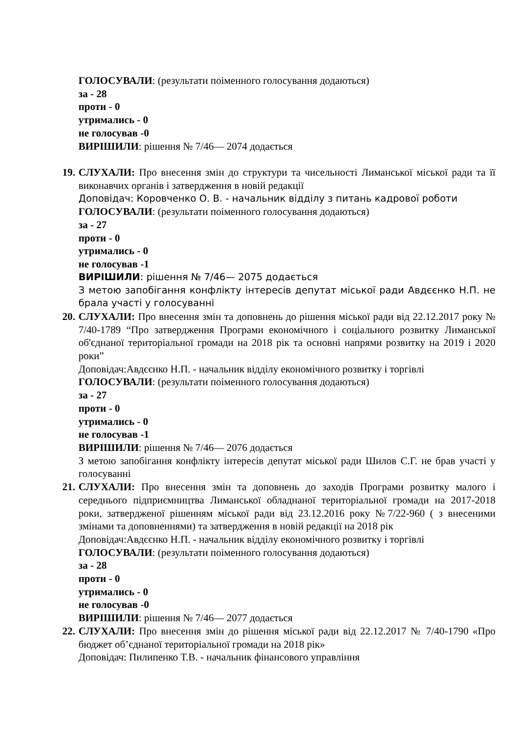ГОЛОСУВАЛИ: (результати поіменного голосування додаються)
за - 28
проти - 0
утримались - 0
не голосував -0
ВИРІШИЛИ: рішення № 7/46— 2074 додається
19.
СЛУХАЛИ: Про внесення змін до структури та чисельності Лиманської міської ради та її виконавчих органів і затвердження в новій редакції
Доповідач: Коровченко О. В. - начальник відділу з питань кадрової роботи
ГОЛОСУВАЛИ: (результати поіменного голосування додаються)
за - 27
проти - 0
утримались - 0
не голосував -1
ВИРІШИЛИ: рішення № 7/46— 2075 додається
З метою запобігання конфлікту інтересів депутат міської ради Авдєєнко Н.П. не брала участі у голосуванні
20.
СЛУХАЛИ: Про внесення змін та доповнень до рішення міської ради від 22.12.2017 року № 7/40-1789 “Про затвердження Програми економічного і соціального розвитку Лиманської об'єднаної територіальної громади на 2018 рік та основні напрями розвитку на 2019 і 2020 роки”
Доповідач:Авдєєнко Н.П. - начальник відділу економічного розвитку і торгівлі
ГОЛОСУВАЛИ: (результати поіменного голосування додаються)
за - 27
проти - 0
утримались - 0
не голосував -1
ВИРІШИЛИ: рішення № 7/46— 2076 додається
З метою запобігання конфлікту інтересів депутат міської ради Шилов С.Г. не брав участі у голосуванні
21.
СЛУХАЛИ: Про внесення змін та доповнень до заходів Програми розвитку малого і середнього підприємництва Лиманської обладнаної територіальної громади на 2017-2018 роки, затвердженої рішенням міської ради від 23.12.2016 року №7/22-960 ( з внесеними змінами та доповненнями) та затвердження в новій редакції на 2018 рік
Доповідач:Авдєєнко Н.П. - начальник відділу економічного розвитку і торгівлі
ГОЛОСУВАЛИ: (результати поіменного голосування додаються)
за - 28
проти - 0
утримались - 0
не голосував -0
ВИРІШИЛИ: рішення № 7/46— 2077 додається
22.
СЛУХАЛИ: Про внесення змін до рішення міської ради від 22.12.2017 № 7/40-1790 «Про бюджет об’єднаної територіальної громади на 2018 рік»
Доповідач: Пилипенко Т.В. - начальник фінансового управління